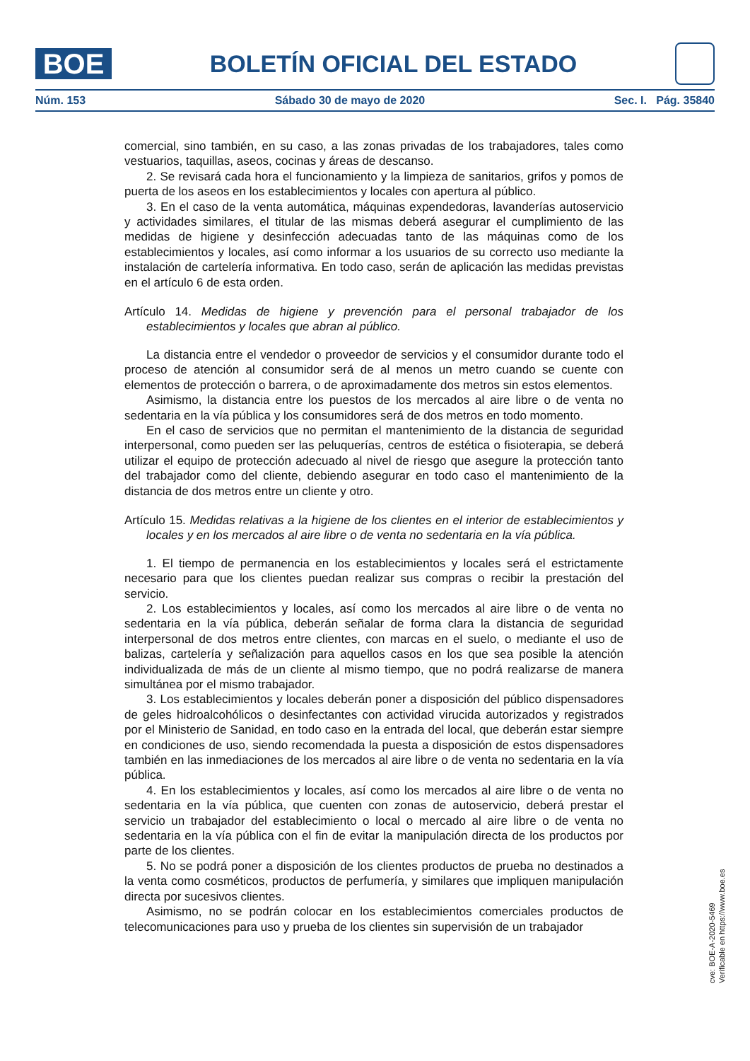BOE
BOLETÍN OFICIAL DEL ESTADO
Núm. 153 Sábado 30 de mayo de 2020 Sec. I. Pág. 35840
comercial, sino también, en su caso, a las zonas privadas de los trabajadores, tales como vestuarios, taquillas, aseos, cocinas y áreas de descanso.
2. Se revisará cada hora el funcionamiento y la limpieza de sanitarios, grifos y pomos de puerta de los aseos en los establecimientos y locales con apertura al público.
3. En el caso de la venta automática, máquinas expendedoras, lavanderías autoservicio y actividades similares, el titular de las mismas deberá asegurar el cumplimiento de las medidas de higiene y desinfección adecuadas tanto de las máquinas como de los establecimientos y locales, así como informar a los usuarios de su correcto uso mediante la instalación de cartelería informativa. En todo caso, serán de aplicación las medidas previstas en el artículo 6 de esta orden.
Artículo 14. Medidas de higiene y prevención para el personal trabajador de los establecimientos y locales que abran al público.
La distancia entre el vendedor o proveedor de servicios y el consumidor durante todo el proceso de atención al consumidor será de al menos un metro cuando se cuente con elementos de protección o barrera, o de aproximadamente dos metros sin estos elementos.
Asimismo, la distancia entre los puestos de los mercados al aire libre o de venta no sedentaria en la vía pública y los consumidores será de dos metros en todo momento.
En el caso de servicios que no permitan el mantenimiento de la distancia de seguridad interpersonal, como pueden ser las peluquerías, centros de estética o fisioterapia, se deberá utilizar el equipo de protección adecuado al nivel de riesgo que asegure la protección tanto del trabajador como del cliente, debiendo asegurar en todo caso el mantenimiento de la distancia de dos metros entre un cliente y otro.
Artículo 15. Medidas relativas a la higiene de los clientes en el interior de establecimientos y locales y en los mercados al aire libre o de venta no sedentaria en la vía pública.
1. El tiempo de permanencia en los establecimientos y locales será el estrictamente necesario para que los clientes puedan realizar sus compras o recibir la prestación del servicio.
2. Los establecimientos y locales, así como los mercados al aire libre o de venta no sedentaria en la vía pública, deberán señalar de forma clara la distancia de seguridad interpersonal de dos metros entre clientes, con marcas en el suelo, o mediante el uso de balizas, cartelería y señalización para aquellos casos en los que sea posible la atención individualizada de más de un cliente al mismo tiempo, que no podrá realizarse de manera simultánea por el mismo trabajador.
3. Los establecimientos y locales deberán poner a disposición del público dispensadores de geles hidroalcohólicos o desinfectantes con actividad virucida autorizados y registrados por el Ministerio de Sanidad, en todo caso en la entrada del local, que deberán estar siempre en condiciones de uso, siendo recomendada la puesta a disposición de estos dispensadores también en las inmediaciones de los mercados al aire libre o de venta no sedentaria en la vía pública.
4. En los establecimientos y locales, así como los mercados al aire libre o de venta no sedentaria en la vía pública, que cuenten con zonas de autoservicio, deberá prestar el servicio un trabajador del establecimiento o local o mercado al aire libre o de venta no sedentaria en la vía pública con el fin de evitar la manipulación directa de los productos por parte de los clientes.
5. No se podrá poner a disposición de los clientes productos de prueba no destinados a la venta como cosméticos, productos de perfumería, y similares que impliquen manipulación directa por sucesivos clientes.
Asimismo, no se podrán colocar en los establecimientos comerciales productos de telecomunicaciones para uso y prueba de los clientes sin supervisión de un trabajador
cve: BOE-A-2020-5469
Verificable en https://www.boe.es